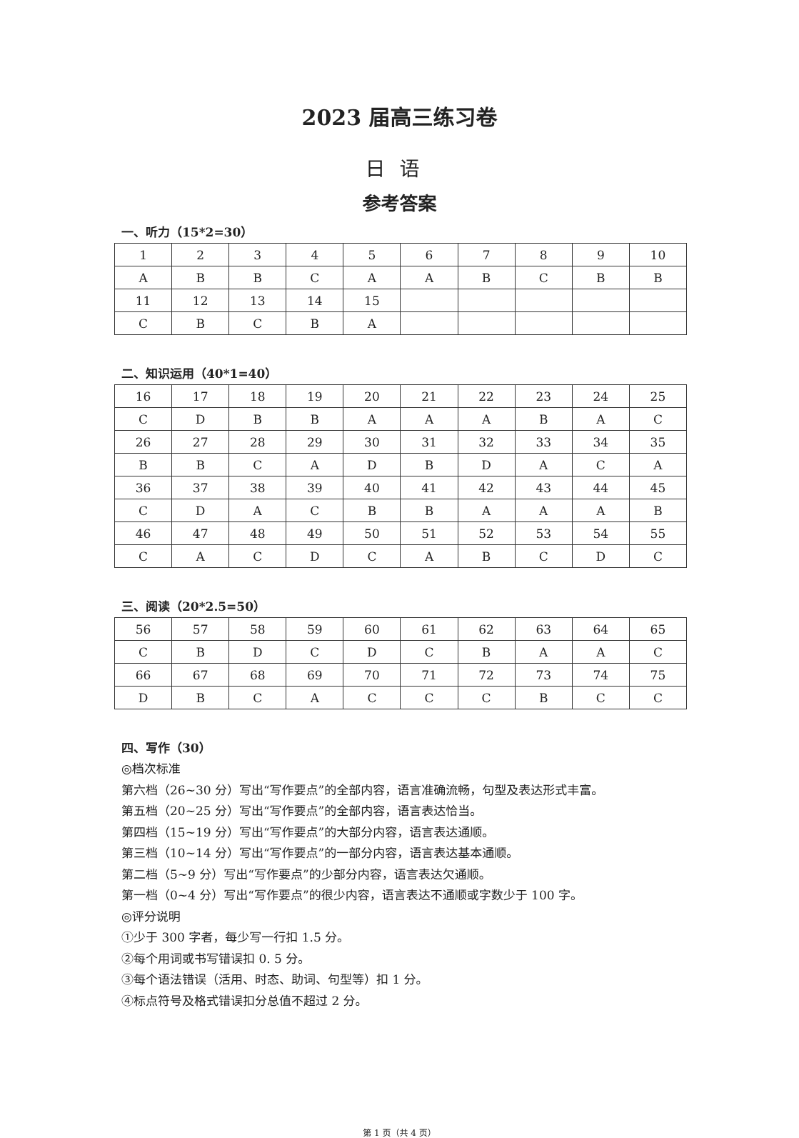2023 届高三练习卷
日语
参考答案
一、听力（15*2=30）
| 1 | 2 | 3 | 4 | 5 | 6 | 7 | 8 | 9 | 10 |
| A | B | B | C | A | A | B | C | B | B |
| 11 | 12 | 13 | 14 | 15 | | | | | |
| C | B | C | B | A | | | | | |
二、知识运用（40*1=40）
| 16 | 17 | 18 | 19 | 20 | 21 | 22 | 23 | 24 | 25 |
| C | D | B | B | A | A | A | B | A | C |
| 26 | 27 | 28 | 29 | 30 | 31 | 32 | 33 | 34 | 35 |
| B | B | C | A | D | B | D | A | C | A |
| 36 | 37 | 38 | 39 | 40 | 41 | 42 | 43 | 44 | 45 |
| C | D | A | C | B | B | A | A | A | B |
| 46 | 47 | 48 | 49 | 50 | 51 | 52 | 53 | 54 | 55 |
| C | A | C | D | C | A | B | C | D | C |
三、阅读（20*2.5=50）
| 56 | 57 | 58 | 59 | 60 | 61 | 62 | 63 | 64 | 65 |
| C | B | D | C | D | C | B | A | A | C |
| 66 | 67 | 68 | 69 | 70 | 71 | 72 | 73 | 74 | 75 |
| D | B | C | A | C | C | C | B | C | C |
四、写作（30）
◎档次标准
第六档（26~30 分）写出“写作要点”的全部内容，语言准确流畅，句型及表达形式丰富。
第五档（20~25 分）写出“写作要点”的全部内容，语言表达恰当。
第四档（15~19 分）写出“写作要点”的大部分内容，语言表达通顺。
第三档（10~14 分）写出“写作要点”的一部分内容，语言表达基本通顺。
第二档（5~9 分）写出“写作要点”的少部分内容，语言表达欠通顺。
第一档（0~4 分）写出“写作要点”的很少内容，语言表达不通顺或字数少于 100 字。
◎评分说明
①少于 300 字者，每少写一行扣 1.5 分。
②每个用词或书写错误扣 0. 5 分。
③每个语法错误（活用、时态、助词、句型等）扣 1 分。
④标点符号及格式错误扣分总值不超过 2 分。
第 1 页（共 4 页）